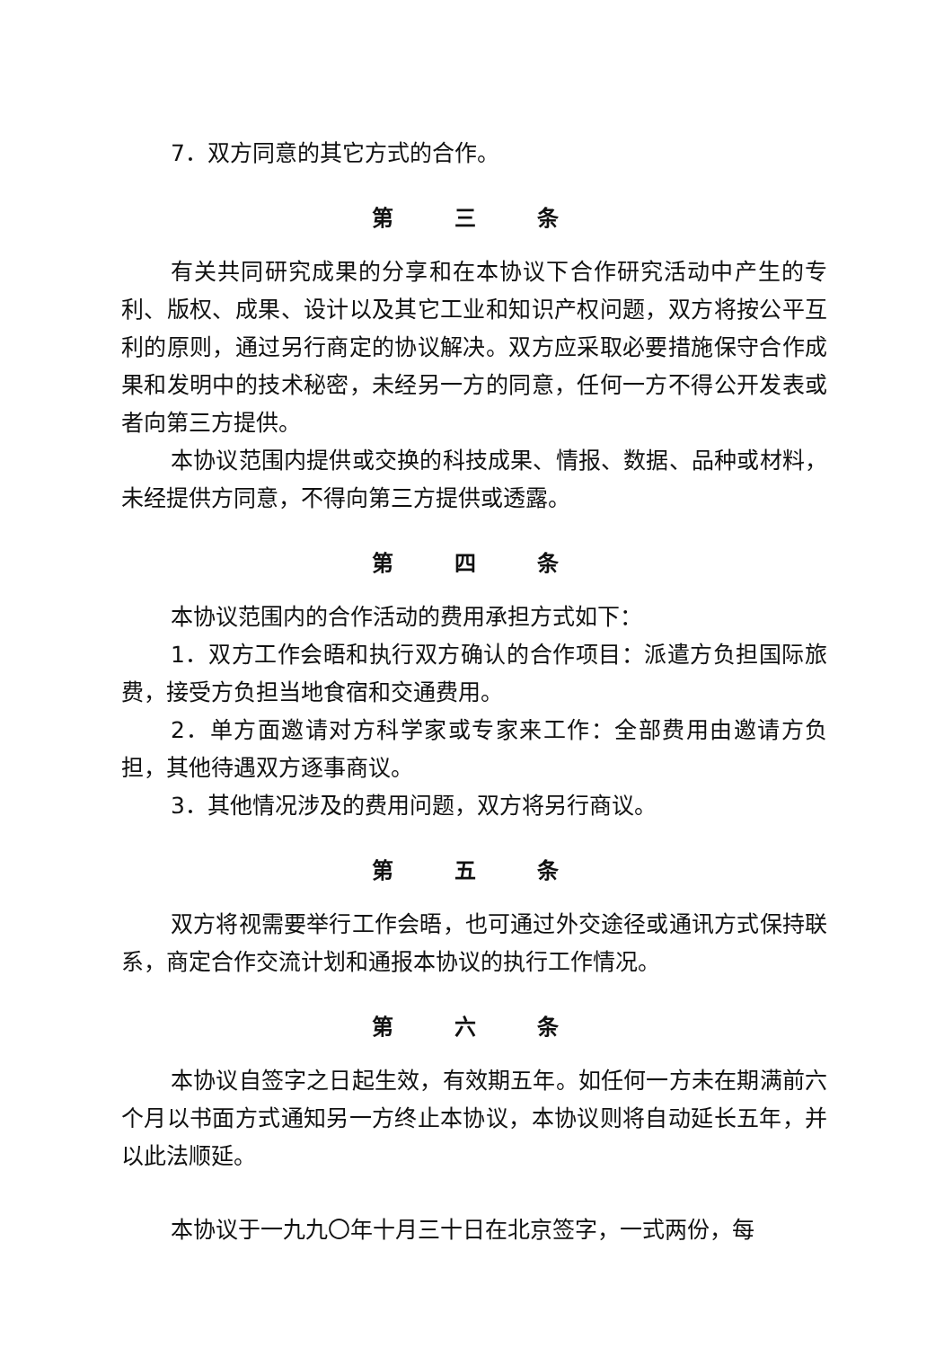7．双方同意的其它方式的合作。
第 三 条
有关共同研究成果的分享和在本协议下合作研究活动中产生的专利、版权、成果、设计以及其它工业和知识产权问题，双方将按公平互利的原则，通过另行商定的协议解决。双方应采取必要措施保守合作成果和发明中的技术秘密，未经另一方的同意，任何一方不得公开发表或者向第三方提供。
本协议范围内提供或交换的科技成果、情报、数据、品种或材料，未经提供方同意，不得向第三方提供或透露。
第 四 条
本协议范围内的合作活动的费用承担方式如下：
1．双方工作会晤和执行双方确认的合作项目：派遣方负担国际旅费，接受方负担当地食宿和交通费用。
2．单方面邀请对方科学家或专家来工作：全部费用由邀请方负担，其他待遇双方逐事商议。
3．其他情况涉及的费用问题，双方将另行商议。
第 五 条
双方将视需要举行工作会晤，也可通过外交途径或通讯方式保持联系，商定合作交流计划和通报本协议的执行工作情况。
第 六 条
本协议自签字之日起生效，有效期五年。如任何一方未在期满前六个月以书面方式通知另一方终止本协议，本协议则将自动延长五年，并以此法顺延。
本协议于一九九〇年十月三十日在北京签字，一式两份，每